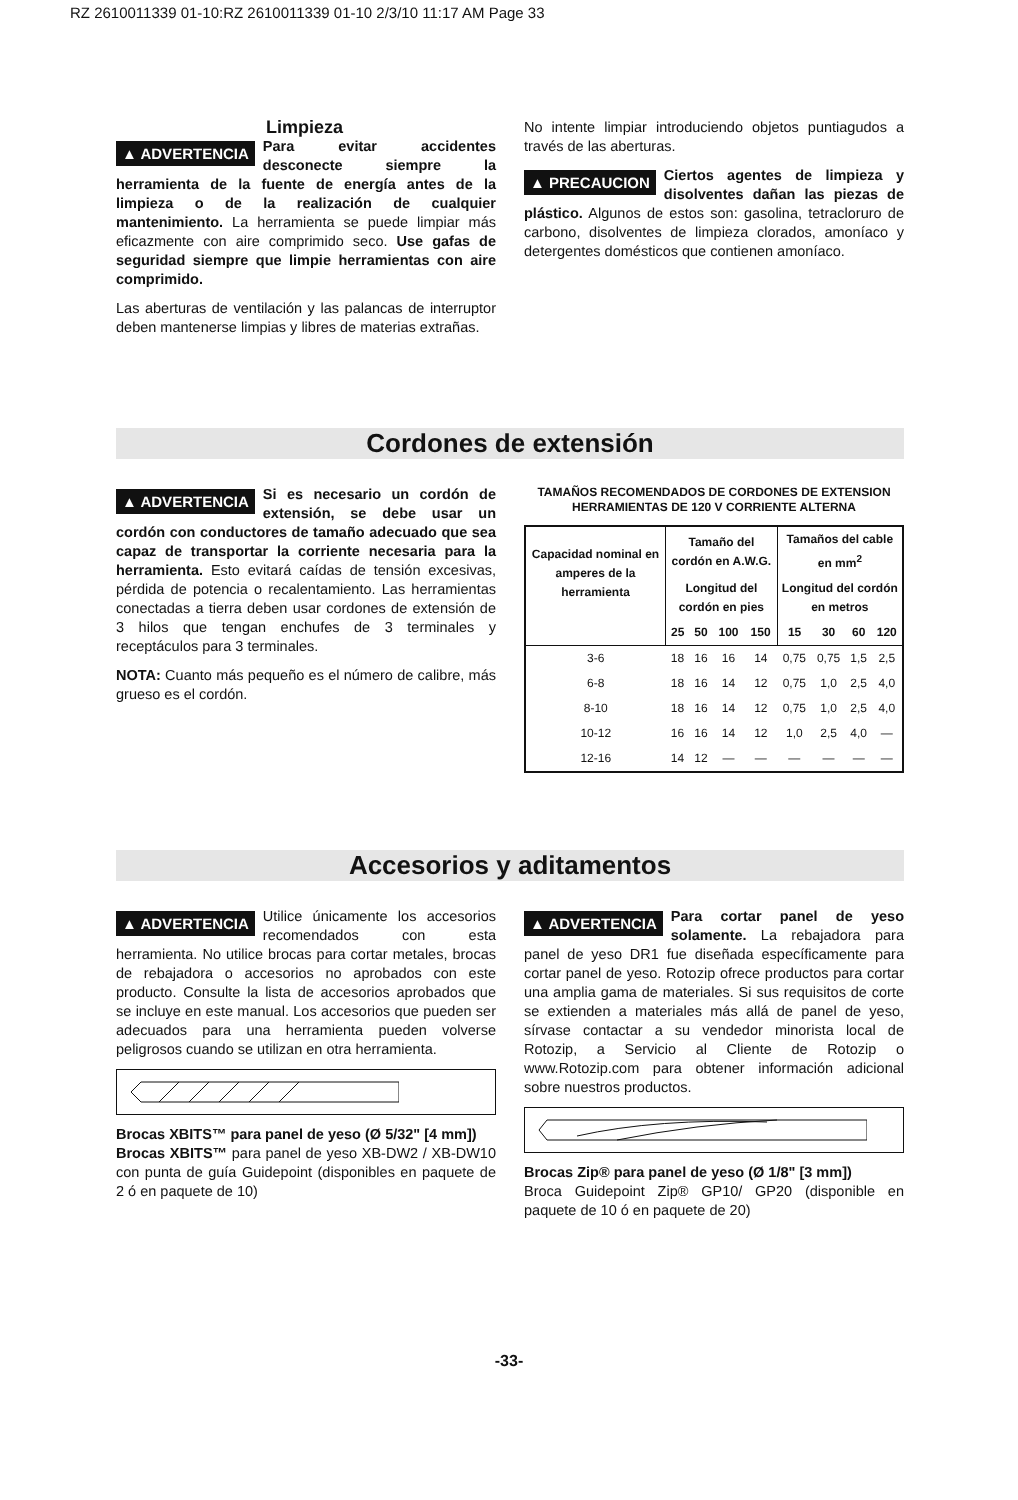RZ 2610011339 01-10:RZ 2610011339 01-10 2/3/10 11:17 AM Page 33
Limpieza
▲ ADVERTENCIA Para evitar accidentes desconecte siempre la herramienta de la fuente de energía antes de la limpieza o de la realización de cualquier mantenimiento. La herramienta se puede limpiar más eficazmente con aire comprimido seco. Use gafas de seguridad siempre que limpie herramientas con aire comprimido.
Las aberturas de ventilación y las palancas de interruptor deben mantenerse limpias y libres de materias extrañas.
No intente limpiar introduciendo objetos puntiagudos a través de las aberturas.
▲ PRECAUCION Ciertos agentes de limpieza y disolventes dañan las piezas de plástico. Algunos de estos son: gasolina, tetracloruro de carbono, disolventes de limpieza clorados, amoníaco y detergentes domésticos que contienen amoníaco.
Cordones de extensión
▲ ADVERTENCIA Si es necesario un cordón de extensión, se debe usar un cordón con conductores de tamaño adecuado que sea capaz de transportar la corriente necesaria para la herramienta. Esto evitará caídas de tensión excesivas, pérdida de potencia o recalentamiento. Las herramientas conectadas a tierra deben usar cordones de extensión de 3 hilos que tengan enchufes de 3 terminales y receptáculos para 3 terminales.
NOTA: Cuanto más pequeño es el número de calibre, más grueso es el cordón.
TAMAÑOS RECOMENDADOS DE CORDONES DE EXTENSION
HERRAMIENTAS DE 120 V CORRIENTE ALTERNA
| Capacidad nominal en amperes de la herramienta | Tamaño del cordón en A.W.G. | | | | Tamaños del cable en mm<sup>2</sup> | | | |
| --- | --- | --- | --- | --- | --- | --- | --- | --- |
| | Longitud del cordón en pies | | | | Longitud del cordón en metros | | | |
| | 25 | 50 | 100 | 150 | 15 | 30 | 60 | 120 |
| 3-6 | 18 | 16 | 16 | 14 | 0,75 | 0,75 | 1,5 | 2,5 |
| 6-8 | 18 | 16 | 14 | 12 | 0,75 | 1,0 | 2,5 | 4,0 |
| 8-10 | 18 | 16 | 14 | 12 | 0,75 | 1,0 | 2,5 | 4,0 |
| 10-12 | 16 | 16 | 14 | 12 | 1,0 | 2,5 | 4,0 | — |
| 12-16 | 14 | 12 | — | — | — | — | — | — |
Accesorios y aditamentos
▲ ADVERTENCIA Utilice únicamente los accesorios recomendados con esta herramienta. No utilice brocas para cortar metales, brocas de rebajadora o accesorios no aprobados con este producto. Consulte la lista de accesorios aprobados que se incluye en este manual. Los accesorios que pueden ser adecuados para una herramienta pueden volverse peligrosos cuando se utilizan en otra herramienta.
Brocas XBITS™ para panel de yeso (Ø 5/32" [4 mm])
Brocas XBITS™ para panel de yeso XB-DW2 / XB-DW10 con punta de guía Guidepoint (disponibles en paquete de 2 ó en paquete de 10)
▲ ADVERTENCIA Para cortar panel de yeso solamente. La rebajadora para panel de yeso DR1 fue diseñada específicamente para cortar panel de yeso. Rotozip ofrece productos para cortar una amplia gama de materiales. Si sus requisitos de corte se extienden a materiales más allá de panel de yeso, sírvase contactar a su vendedor minorista local de Rotozip, a Servicio al Cliente de Rotozip o www.Rotozip.com para obtener información adicional sobre nuestros productos.
Brocas Zip® para panel de yeso (Ø 1/8" [3 mm])
Broca Guidepoint Zip® GP10/ GP20 (disponible en paquete de 10 ó en paquete de 20)
-33-